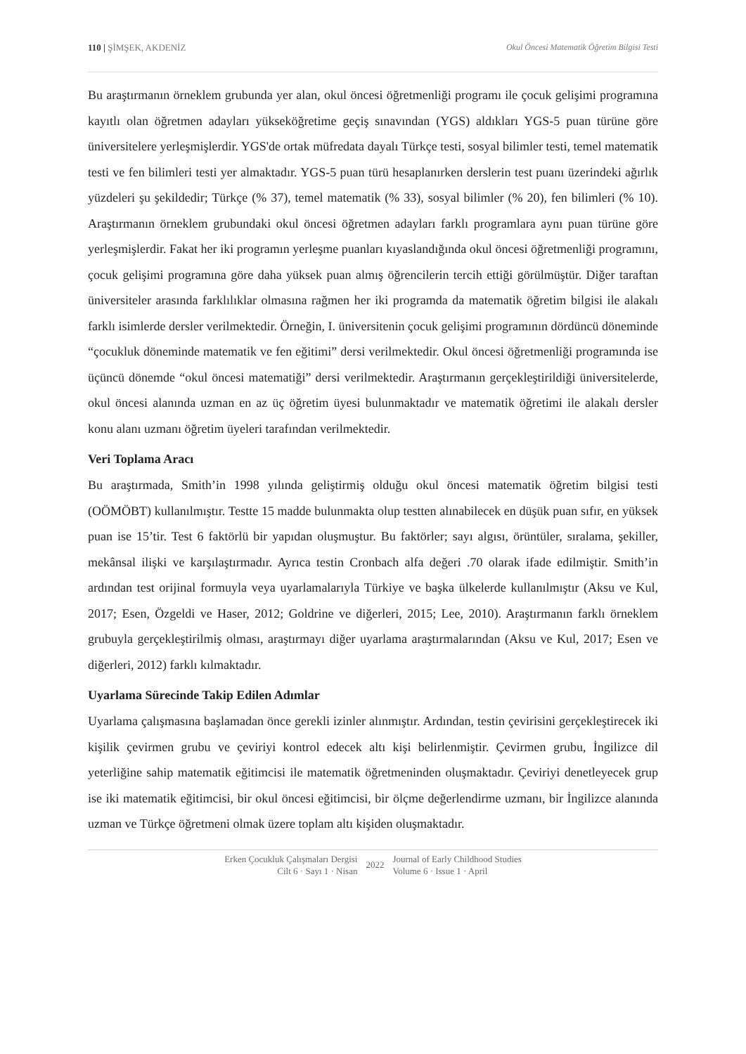110 | ŞİMŞEK, AKDENİZ Okul Öncesi Matematik Öğretim Bilgisi Testi
Bu araştırmanın örneklem grubunda yer alan, okul öncesi öğretmenliği programı ile çocuk gelişimi programına kayıtlı olan öğretmen adayları yükseköğretime geçiş sınavından (YGS) aldıkları YGS-5 puan türüne göre üniversitelere yerleşmişlerdir. YGS'de ortak müfredata dayalı Türkçe testi, sosyal bilimler testi, temel matematik testi ve fen bilimleri testi yer almaktadır. YGS-5 puan türü hesaplanırken derslerin test puanı üzerindeki ağırlık yüzdeleri şu şekildedir; Türkçe (% 37), temel matematik (% 33), sosyal bilimler (% 20), fen bilimleri (% 10). Araştırmanın örneklem grubundaki okul öncesi öğretmen adayları farklı programlara aynı puan türüne göre yerleşmişlerdir. Fakat her iki programın yerleşme puanları kıyaslandığında okul öncesi öğretmenliği programını, çocuk gelişimi programına göre daha yüksek puan almış öğrencilerin tercih ettiği görülmüştür. Diğer taraftan üniversiteler arasında farklılıklar olmasına rağmen her iki programda da matematik öğretim bilgisi ile alakalı farklı isimlerde dersler verilmektedir. Örneğin, I. üniversitenin çocuk gelişimi programının dördüncü döneminde “çocukluk döneminde matematik ve fen eğitimi” dersi verilmektedir. Okul öncesi öğretmenliği programında ise üçüncü dönemde “okul öncesi matematiği” dersi verilmektedir. Araştırmanın gerçekleştirildiği üniversitelerde, okul öncesi alanında uzman en az üç öğretim üyesi bulunmaktadır ve matematik öğretimi ile alakalı dersler konu alanı uzmanı öğretim üyeleri tarafından verilmektedir.
Veri Toplama Aracı
Bu araştırmada, Smith’in 1998 yılında geliştirmiş olduğu okul öncesi matematik öğretim bilgisi testi (OÖMÖBT) kullanılmıştır. Testte 15 madde bulunmakta olup testten alınabilecek en düşük puan sıfır, en yüksek puan ise 15’tir. Test 6 faktörlü bir yapıdan oluşmuştur. Bu faktörler; sayı algısı, örüntüler, sıralama, şekiller, mekânsal ilişki ve karşılaştırmadır. Ayrıca testin Cronbach alfa değeri .70 olarak ifade edilmiştir. Smith’in ardından test orijinal formuyla veya uyarlamalarıyla Türkiye ve başka ülkelerde kullanılmıştır (Aksu ve Kul, 2017; Esen, Özgeldi ve Haser, 2012; Goldrine ve diğerleri, 2015; Lee, 2010). Araştırmanın farklı örneklem grubuyla gerçekleştirilmiş olması, araştırmayı diğer uyarlama araştırmalarından (Aksu ve Kul, 2017; Esen ve diğerleri, 2012) farklı kılmaktadır.
Uyarlama Sürecinde Takip Edilen Adımlar
Uyarlama çalışmasına başlamadan önce gerekli izinler alınmıştır. Ardından, testin çevirisini gerçekleştirecek iki kişilik çevirmen grubu ve çeviriyi kontrol edecek altı kişi belirlenmiştir. Çevirmen grubu, İngilizce dil yeterliğine sahip matematik eğitimcisi ile matematik öğretmeninden oluşmaktadır. Çeviriyi denetleyecek grup ise iki matematik eğitimcisi, bir okul öncesi eğitimcisi, bir ölçme değerlendirme uzmanı, bir İngilizce alanında uzman ve Türkçe öğretmeni olmak üzere toplam altı kişiden oluşmaktadır.
Erken Çocukluk Çalışmaları Dergisi
Cilt 6 · Sayı 1 · Nisan
2022
Journal of Early Childhood Studies
Volume 6 · Issue 1 · April